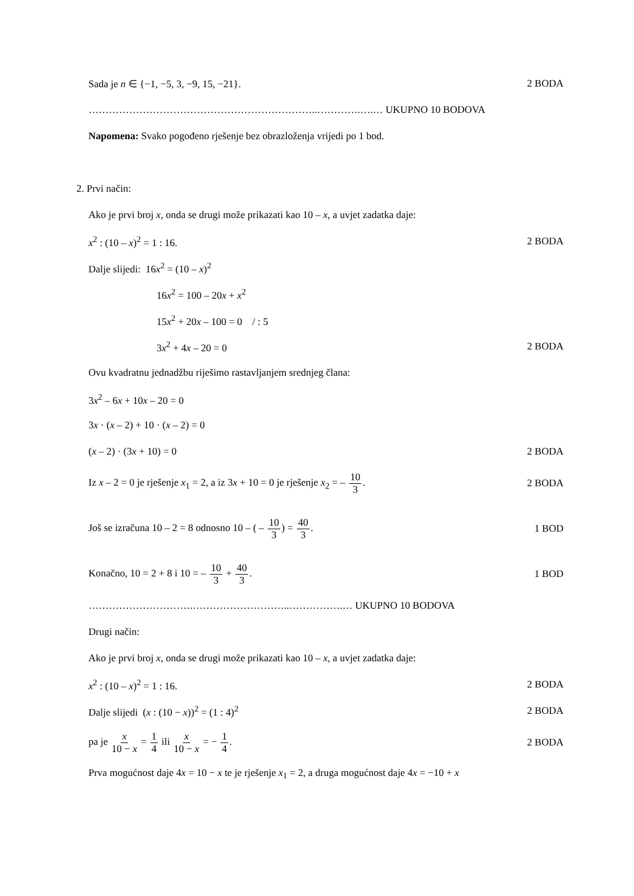Sada je n ∈ {−1, −5, 3, −9, 15, −21}. 2 BODA
…………………………………………………………..………….….… UKUPNO 10 BODOVA
Napomena: Svako pogođeno rješenje bez obrazloženja vrijedi po 1 bod.
2. Prvi način:
Ako je prvi broj x, onda se drugi može prikazati kao 10 – x, a uvjet zadatka daje:
x<sup>2</sup> : (10 – x)<sup>2</sup> = 1 : 16. 2 BODA
Dalje slijedi: 16x<sup>2</sup> = (10 – x)<sup>2</sup>
16x<sup>2</sup> = 100 – 20x + x<sup>2</sup>
15x<sup>2</sup> + 20x – 100 = 0 / : 5
3x<sup>2</sup> + 4x – 20 = 0 2 BODA
Ovu kvadratnu jednadžbu riješimo rastavljanjem srednjeg člana:
3x<sup>2</sup> – 6x + 10x – 20 = 0
3x · (x – 2) + 10 · (x – 2) = 0
(x – 2) · (3x + 10) = 0 2 BODA
Iz x – 2 = 0 je rješenje x<sub>1</sub> = 2, a iz 3x + 10 = 0 je rješenje x<sub>2</sub> = – 10 3. 2 BODA
Još se izračuna 10 – 2 = 8 odnosno 10 – ( – 10 3) = 40 3. 1 BOD
Konačno, 10 = 2 + 8 i 10 = – 10 3 + 40 3. 1 BOD
………………………….………………………..…………….… UKUPNO 10 BODOVA
Drugi način:
Ako je prvi broj x, onda se drugi može prikazati kao 10 – x, a uvjet zadatka daje:
x<sup>2</sup> : (10 – x)<sup>2</sup> = 1 : 16. 2 BODA
Dalje slijedi (x : (10 − x))<sup>2</sup> = (1 : 4)<sup>2</sup> 2 BODA
pa je x 10 − x = 1 4 ili x 10 − x = − 1 4. 2 BODA
Prva mogućnost daje 4x = 10 − x te je rješenje x<sub>1</sub> = 2, a druga mogućnost daje 4x = −10 + x